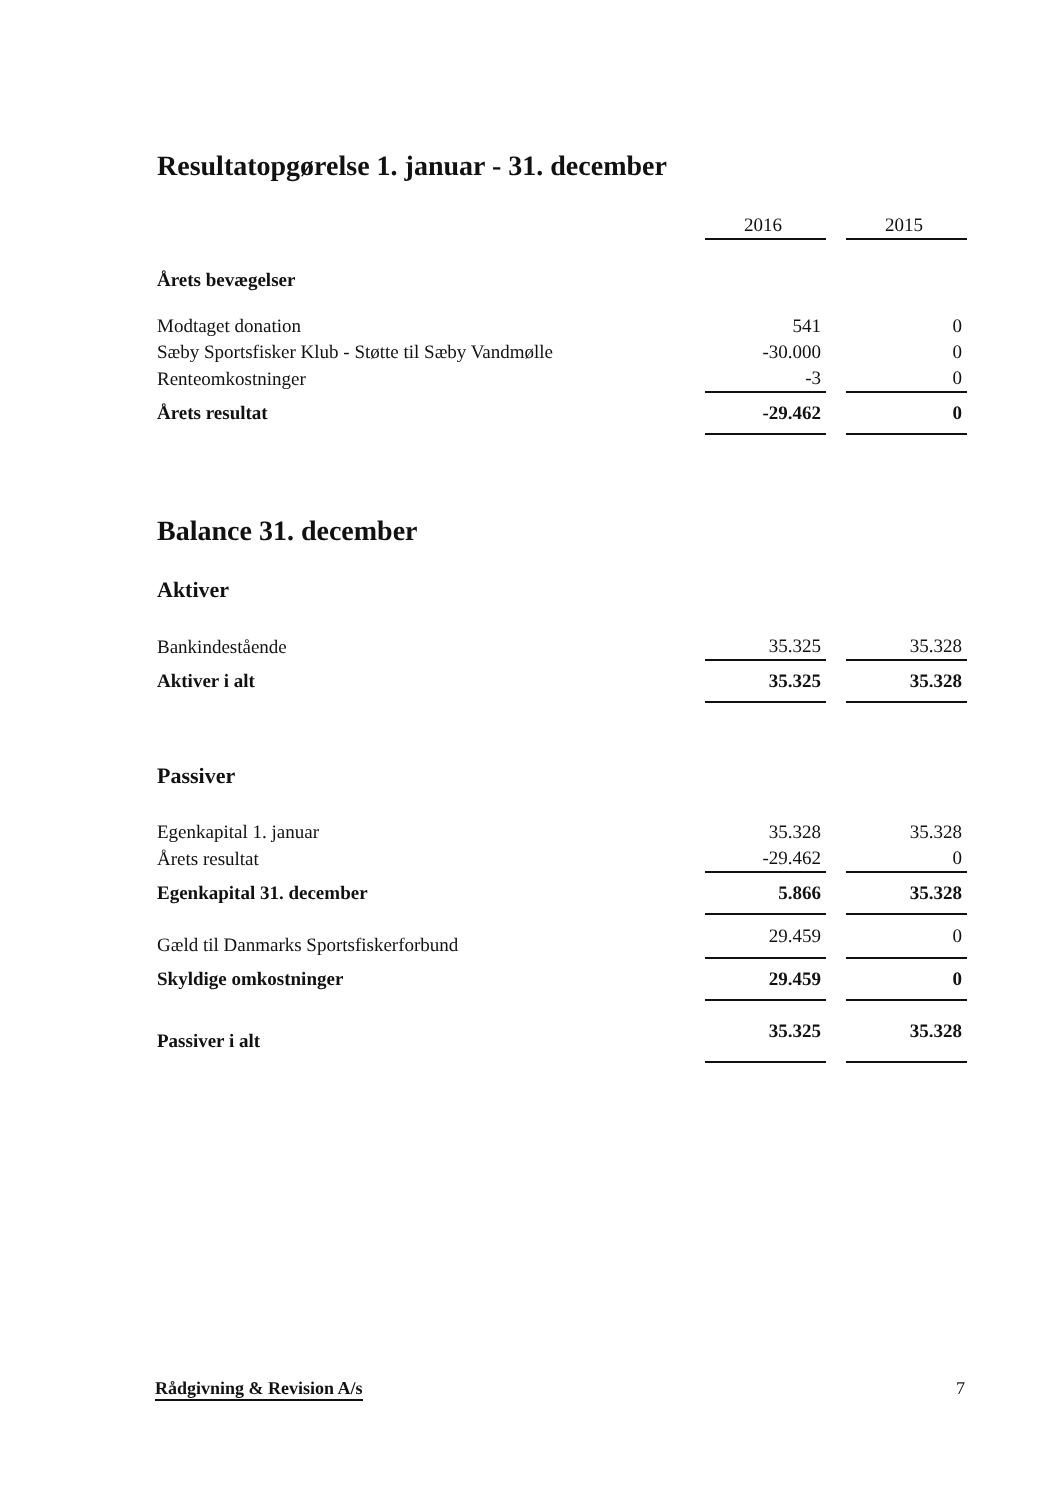Resultatopgørelse 1. januar - 31. december
| | 2016 | | 2015 |
| Årets bevægelser | | | |
| Modtaget donation | 541 | | 0 |
| Sæby Sportsfisker Klub - Støtte til Sæby Vandmølle | -30.000 | | 0 |
| Renteomkostninger | -3 | | 0 |
| Årets resultat | -29.462 | | 0 |
Balance 31. december
Aktiver
| Bankindestående | 35.325 | | 35.328 |
| Aktiver i alt | 35.325 | | 35.328 |
Passiver
| Egenkapital 1. januar | 35.328 | | 35.328 |
| Årets resultat | -29.462 | | 0 |
| Egenkapital 31. december | 5.866 | | 35.328 |
| Gæld til Danmarks Sportsfiskerforbund | 29.459 | | 0 |
| Skyldige omkostninger | 29.459 | | 0 |
| Passiver i alt | 35.325 | | 35.328 |
Rådgivning & Revision A/s 7